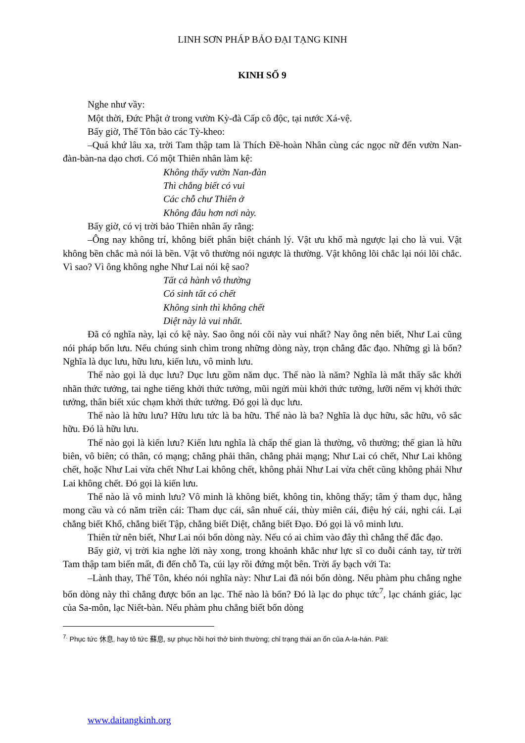LINH SƠN PHÁP BẢO ĐẠI TẠNG KINH
KINH SỐ 9
Nghe như vầy:
Một thời, Đức Phật ở trong vườn Kỳ-đà Cấp cô độc, tại nước Xá-vệ.
Bấy giờ, Thế Tôn bảo các Tỳ-kheo:
–Quá khứ lâu xa, trời Tam thập tam là Thích Đề-hoàn Nhân cùng các ngọc nữ đến vườn Nan-đàn-bàn-na dạo chơi. Có một Thiên nhân làm kệ:
Không thấy vườn Nan-đàn
Thì chẳng biết có vui
Các chỗ chư Thiên ở
Không đâu hơn nơi này.
Bấy giờ, có vị trời bảo Thiên nhân ấy rằng:
–Ông nay không trí, không biết phân biệt chánh lý. Vật ưu khổ mà ngược lại cho là vui. Vật không bền chắc mà nói là bền. Vật vô thường nói ngược là thường. Vật không lõi chắc lại nói lõi chắc. Vì sao? Vì ông không nghe Như Lai nói kệ sao?
Tất cả hành vô thường
Có sinh tất có chết
Không sinh thì không chết
Diệt này là vui nhất.
Đã có nghĩa này, lại có kệ này. Sao ông nói cõi này vui nhất? Nay ông nên biết, Như Lai cũng nói pháp bốn lưu. Nếu chúng sinh chìm trong những dòng này, trọn chẳng đắc đạo. Những gì là bốn? Nghĩa là dục lưu, hữu lưu, kiến lưu, vô minh lưu.
Thế nào gọi là dục lưu? Dục lưu gồm năm dục. Thế nào là năm? Nghĩa là mắt thấy sắc khởi nhãn thức tưởng, tai nghe tiếng khởi thức tưởng, mũi ngửi mùi khởi thức tưởng, lưỡi nếm vị khởi thức tưởng, thân biết xúc chạm khởi thức tưởng. Đó gọi là dục lưu.
Thế nào là hữu lưu? Hữu lưu tức là ba hữu. Thế nào là ba? Nghĩa là dục hữu, sắc hữu, vô sắc hữu. Đó là hữu lưu.
Thế nào gọi là kiến lưu? Kiến lưu nghĩa là chấp thế gian là thường, vô thường; thế gian là hữu biên, vô biên; có thân, có mạng; chẳng phải thân, chẳng phải mạng; Như Lai có chết, Như Lai không chết, hoặc Như Lai vừa chết Như Lai không chết, không phải Như Lai vừa chết cũng không phải Như Lai không chết. Đó gọi là kiến lưu.
Thế nào là vô minh lưu? Vô minh là không biết, không tin, không thấy; tâm ý tham dục, hằng mong cầu và có năm triền cái: Tham dục cái, sân nhuế cái, thùy miên cái, điệu hý cái, nghi cái. Lại chẳng biết Khổ, chẳng biết Tập, chẳng biết Diệt, chẳng biết Đạo. Đó gọi là vô minh lưu.
Thiên tử nên biết, Như Lai nói bốn dòng này. Nếu có ai chìm vào đây thì chẳng thể đắc đạo.
Bấy giờ, vị trời kia nghe lời này xong, trong khoảnh khắc như lực sĩ co duỗi cánh tay, từ trời Tam thập tam biến mất, đi đến chỗ Ta, cúi lạy rồi đứng một bên. Trời ấy bạch với Ta:
–Lành thay, Thế Tôn, khéo nói nghĩa này: Như Lai đã nói bốn dòng. Nếu phàm phu chẳng nghe bốn dòng này thì chẳng được bốn an lạc. Thế nào là bốn? Đó là lạc do phục tức<sup>7</sup>, lạc chánh giác, lạc của Sa-môn, lạc Niết-bàn. Nếu phàm phu chẳng biết bốn dòng
<sup>7.</sup> Phục tức 休息, hay tô tức 蘇息, sự phục hồi hơi thở bình thường; chỉ trạng thái an ổn của A-la-hán. Pāli:
www.daitangkinh.org